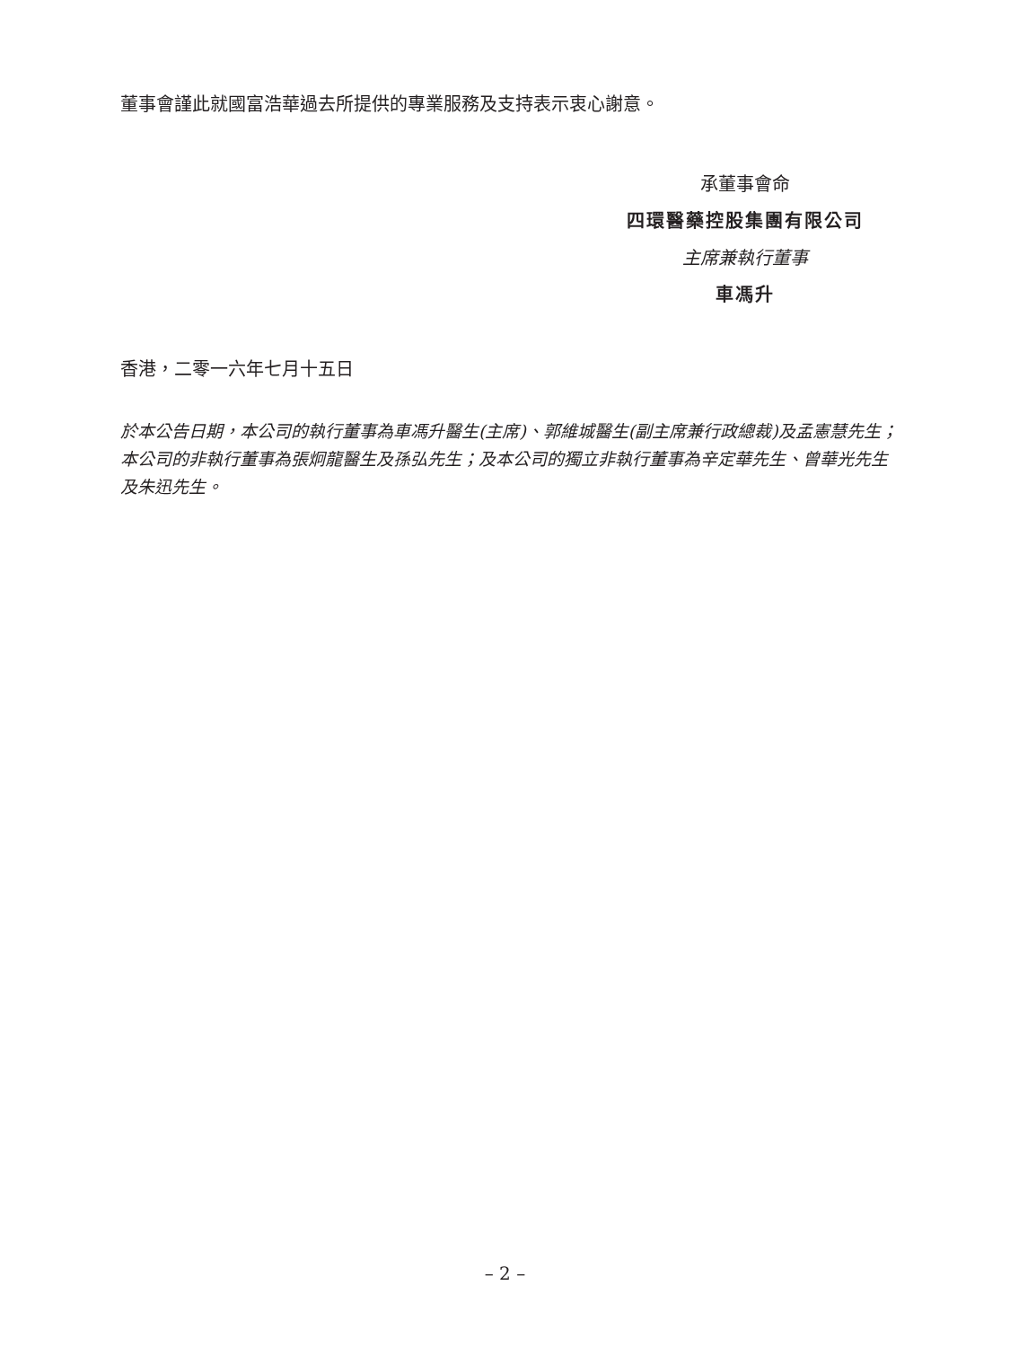董事會謹此就國富浩華過去所提供的專業服務及支持表示衷心謝意。
承董事會命
四環醫藥控股集團有限公司
主席兼執行董事
車馮升
香港，二零一六年七月十五日
於本公告日期，本公司的執行董事為車馮升醫生(主席)、郭維城醫生(副主席兼行政總裁)及孟憲慧先生；本公司的非執行董事為張炯龍醫生及孫弘先生；及本公司的獨立非執行董事為辛定華先生、曾華光先生及朱迅先生。
– 2 –